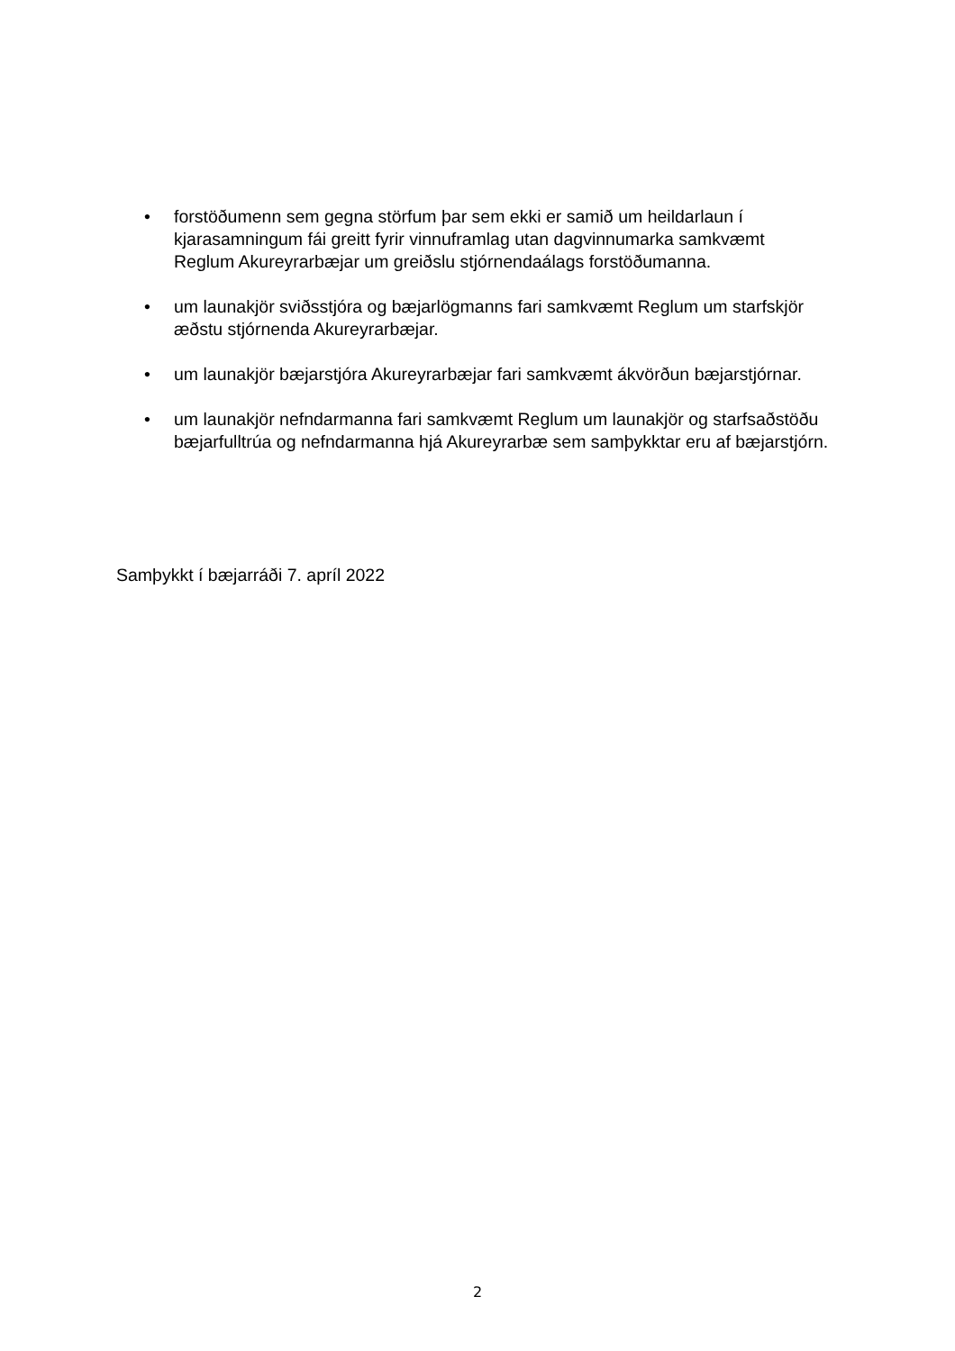• forstöðumenn sem gegna störfum þar sem ekki er samið um heildarlaun í kjarasamningum fái greitt fyrir vinnuframlag utan dagvinnumarka samkvæmt Reglum Akureyrarbæjar um greiðslu stjórnendaálags forstöðumanna.
• um launakjör sviðsstjóra og bæjarlögmanns fari samkvæmt Reglum um starfskjör æðstu stjórnenda Akureyrarbæjar.
• um launakjör bæjarstjóra Akureyrarbæjar fari samkvæmt ákvörðun bæjarstjórnar.
• um launakjör nefndarmanna fari samkvæmt Reglum um launakjör og starfsaðstöðu bæjarfulltrúa og nefndarmanna hjá Akureyrarbæ sem samþykktar eru af bæjarstjórn.
Samþykkt í bæjarráði 7. apríl 2022
2